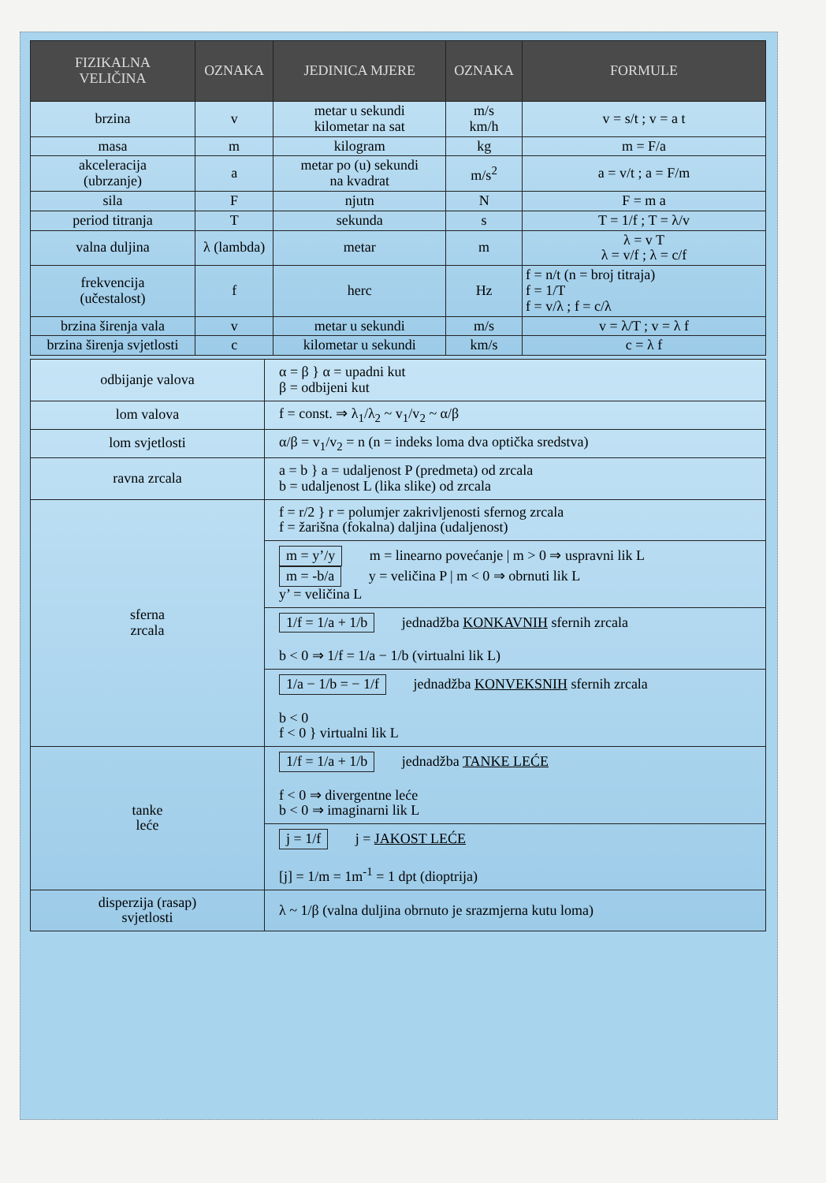| FIZIKALNA VELIČINA | OZNAKA | JEDINICA MJERE | OZNAKA | FORMULE |
| --- | --- | --- | --- | --- |
| brzina | v | metar u sekundi kilometar na sat | m/s km/h | v = s/t ; v = a t |
| masa | m | kilogram | kg | m = F/a |
| akceleracija (ubrzanje) | a | metar po (u) sekundi na kvadrat | m/s<sup>2</sup> | a = v/t ; a = F/m |
| sila | F | njutn | N | F = m a |
| period titranja | T | sekunda | s | T = 1/f ; T = λ/v |
| valna duljina | λ (lambda) | metar | m | λ = v T λ = v/f ; λ = c/f |
| frekvencija (učestalost) | f | herc | Hz | f = n/t (n = broj titraja) f = 1/T f = v/λ ; f = c/λ |
| brzina širenja vala | v | metar u sekundi | m/s | v = λ/T ; v = λ f |
| brzina širenja svjetlosti | c | kilometar u sekundi | km/s | c = λ f |
| odbijanje valova | α = β } α = upadni kut β = odbijeni kut |
| lom valova | f = const. ⇒ λ<sub>1</sub>/λ<sub>2</sub> ~ v<sub>1</sub>/v<sub>2</sub> ~ α/β |
| lom svjetlosti | α/β = v<sub>1</sub>/v<sub>2</sub> = n (n = indeks loma dva optička sredstva) |
| ravna zrcala | a = b } a = udaljenost P (predmeta) od zrcala b = udaljenost L (lika slike) od zrcala |
| sferna zrcala | f = r/2 } r = polumjer zakrivljenosti sfernog zrcala f = žarišna (fokalna) daljina (udaljenost) |
| | m = y’/y m = linearno povećanje / m > 0 ⇒ uspravni lik L m = -b/a y = veličina P / m < 0 ⇒ obrnuti lik L y’ = veličina L |
| | 1/f = 1/a + 1/b jednadžba KONKAVNIH sfernih zrcala b < 0 ⇒ 1/f = 1/a − 1/b (virtualni lik L) |
| | 1/a − 1/b = − 1/f jednadžba KONVEKSNIH sfernih zrcala b < 0 f < 0 } virtualni lik L |
| tanke leće | 1/f = 1/a + 1/b jednadžba TANKE LEĆE f < 0 ⇒ divergentne leće b < 0 ⇒ imaginarni lik L |
| | j = 1/f j = JAKOST LEĆE [j] = 1/m = 1m<sup>-1</sup> = 1 dpt (dioptrija) |
| disperzija (rasap) svjetlosti | λ ~ 1/β (valna duljina obrnuto je srazmjerna kutu loma) |